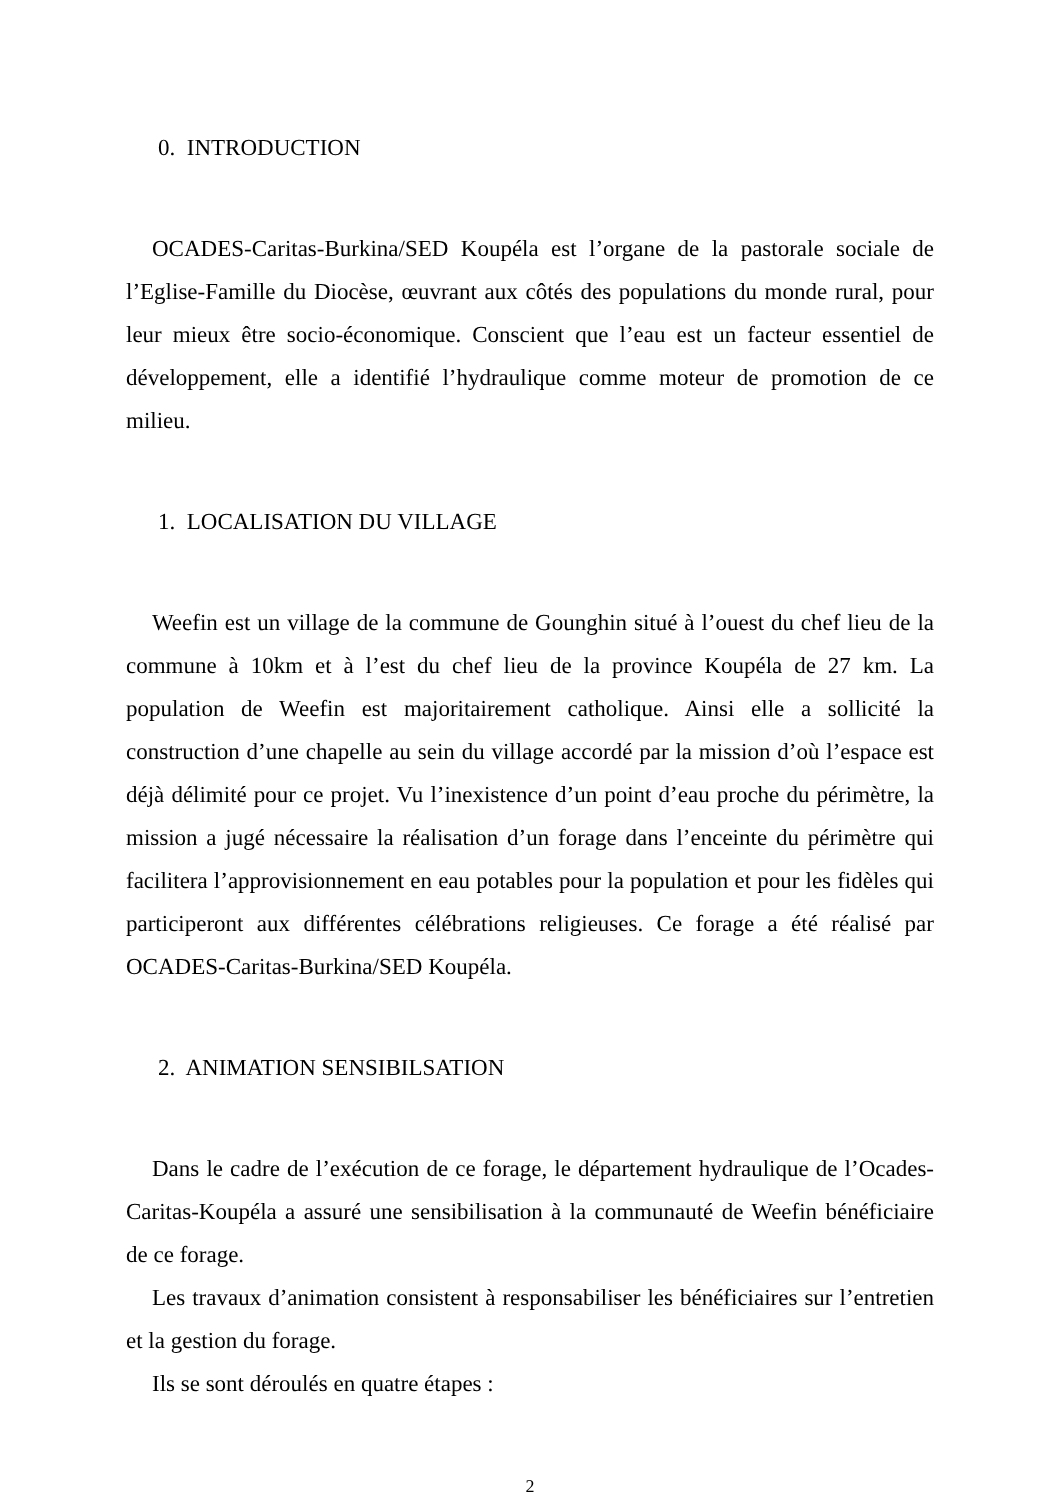0. INTRODUCTION
OCADES-Caritas-Burkina/SED Koupéla est l’organe de la pastorale sociale de l’Eglise-Famille du Diocèse, œuvrant aux côtés des populations du monde rural, pour leur mieux être socio-économique. Conscient que l’eau est un facteur essentiel de développement, elle a identifié l’hydraulique comme moteur de promotion de ce milieu.
1. LOCALISATION DU VILLAGE
Weefin est un village de la commune de Gounghin situé à l’ouest du chef lieu de la commune à 10km et à l’est du chef lieu de la province Koupéla de 27 km. La population de Weefin est majoritairement catholique. Ainsi elle a sollicité la construction d’une chapelle au sein du village accordé par la mission d’où l’espace est déjà délimité pour ce projet. Vu l’inexistence d’un point d’eau proche du périmètre, la mission a jugé nécessaire la réalisation d’un forage dans l’enceinte du périmètre qui facilitera l’approvisionnement en eau potables pour la population et pour les fidèles qui participeront aux différentes célébrations religieuses. Ce forage a été réalisé par OCADES-Caritas-Burkina/SED Koupéla.
2. ANIMATION SENSIBILSATION
Dans le cadre de l’exécution de ce forage, le département hydraulique de l’Ocades-Caritas-Koupéla a assuré une sensibilisation à la communauté de Weefin bénéficiaire de ce forage.
Les travaux d’animation consistent à responsabiliser les bénéficiaires sur l’entretien et la gestion du forage.
Ils se sont déroulés en quatre étapes :
2